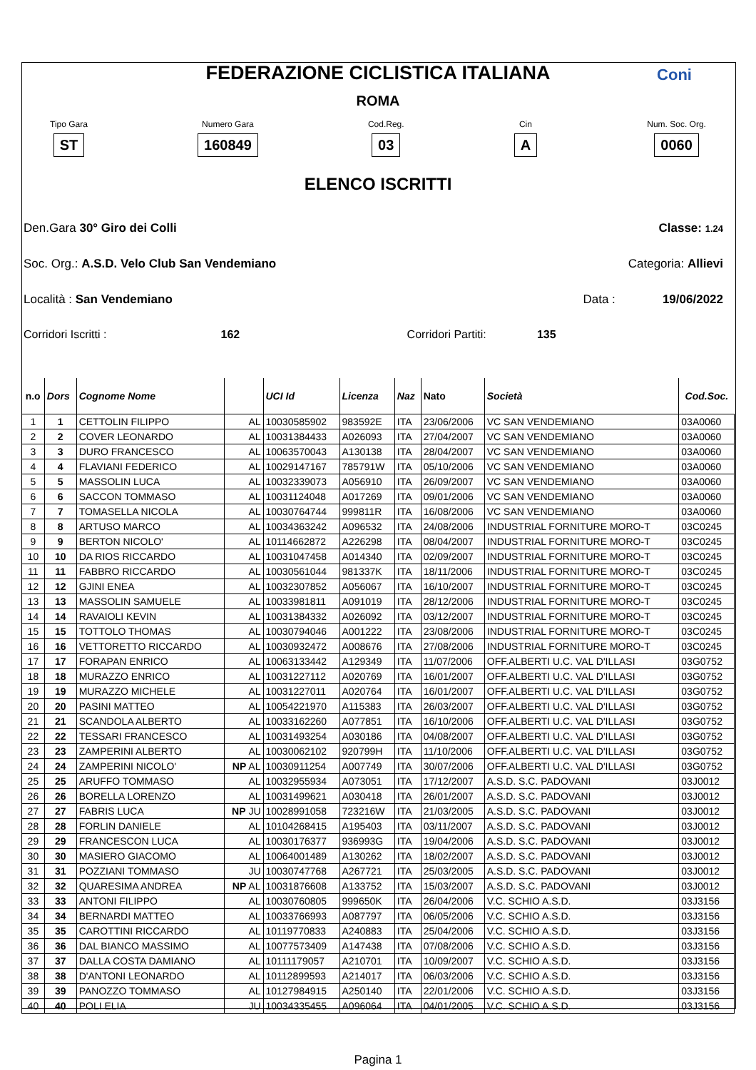FEDERAZIONE CICLISTICA ITALIANA
ROMA
Coni
Tipo Gara
ST
Numero Gara
160849
Cod.Reg.
03
Cin
A
Num. Soc. Org.
0060
ELENCO ISCRITTI
Den.Gara 30° Giro dei Colli Classe: 1.24
Soc. Org.: A.S.D. Velo Club San Vendemiano Categoria: Allievi
Località : San Vendemiano Data : 19/06/2022
Corridori Iscritti : 162 Corridori Partiti: 135
| n.o | Dors | Cognome Nome | | UCI Id | Licenza | Naz | Nato | Società | Cod.Soc. |
| --- | --- | --- | --- | --- | --- | --- | --- | --- | --- |
| 1 | 1 | CETTOLIN FILIPPO | AL | 10030585902 | 983592E | ITA | 23/06/2006 | VC SAN VENDEMIANO | 03A0060 |
| 2 | 2 | COVER LEONARDO | AL | 10031384433 | A026093 | ITA | 27/04/2007 | VC SAN VENDEMIANO | 03A0060 |
| 3 | 3 | DURO FRANCESCO | AL | 10063570043 | A130138 | ITA | 28/04/2007 | VC SAN VENDEMIANO | 03A0060 |
| 4 | 4 | FLAVIANI FEDERICO | AL | 10029147167 | 785791W | ITA | 05/10/2006 | VC SAN VENDEMIANO | 03A0060 |
| 5 | 5 | MASSOLIN LUCA | AL | 10032339073 | A056910 | ITA | 26/09/2007 | VC SAN VENDEMIANO | 03A0060 |
| 6 | 6 | SACCON TOMMASO | AL | 10031124048 | A017269 | ITA | 09/01/2006 | VC SAN VENDEMIANO | 03A0060 |
| 7 | 7 | TOMASELLA NICOLA | AL | 10030764744 | 999811R | ITA | 16/08/2006 | VC SAN VENDEMIANO | 03A0060 |
| 8 | 8 | ARTUSO MARCO | AL | 10034363242 | A096532 | ITA | 24/08/2006 | INDUSTRIAL FORNITURE MORO-T | 03C0245 |
| 9 | 9 | BERTON NICOLO' | AL | 10114662872 | A226298 | ITA | 08/04/2007 | INDUSTRIAL FORNITURE MORO-T | 03C0245 |
| 10 | 10 | DA RIOS RICCARDO | AL | 10031047458 | A014340 | ITA | 02/09/2007 | INDUSTRIAL FORNITURE MORO-T | 03C0245 |
| 11 | 11 | FABBRO RICCARDO | AL | 10030561044 | 981337K | ITA | 18/11/2006 | INDUSTRIAL FORNITURE MORO-T | 03C0245 |
| 12 | 12 | GJINI ENEA | AL | 10032307852 | A056067 | ITA | 16/10/2007 | INDUSTRIAL FORNITURE MORO-T | 03C0245 |
| 13 | 13 | MASSOLIN SAMUELE | AL | 10033981811 | A091019 | ITA | 28/12/2006 | INDUSTRIAL FORNITURE MORO-T | 03C0245 |
| 14 | 14 | RAVAIOLI KEVIN | AL | 10031384332 | A026092 | ITA | 03/12/2007 | INDUSTRIAL FORNITURE MORO-T | 03C0245 |
| 15 | 15 | TOTTOLO THOMAS | AL | 10030794046 | A001222 | ITA | 23/08/2006 | INDUSTRIAL FORNITURE MORO-T | 03C0245 |
| 16 | 16 | VETTORETTO RICCARDO | AL | 10030932472 | A008676 | ITA | 27/08/2006 | INDUSTRIAL FORNITURE MORO-T | 03C0245 |
| 17 | 17 | FORAPAN ENRICO | AL | 10063133442 | A129349 | ITA | 11/07/2006 | OFF.ALBERTI U.C. VAL D'ILLASI | 03G0752 |
| 18 | 18 | MURAZZO ENRICO | AL | 10031227112 | A020769 | ITA | 16/01/2007 | OFF.ALBERTI U.C. VAL D'ILLASI | 03G0752 |
| 19 | 19 | MURAZZO MICHELE | AL | 10031227011 | A020764 | ITA | 16/01/2007 | OFF.ALBERTI U.C. VAL D'ILLASI | 03G0752 |
| 20 | 20 | PASINI MATTEO | AL | 10054221970 | A115383 | ITA | 26/03/2007 | OFF.ALBERTI U.C. VAL D'ILLASI | 03G0752 |
| 21 | 21 | SCANDOLA ALBERTO | AL | 10033162260 | A077851 | ITA | 16/10/2006 | OFF.ALBERTI U.C. VAL D'ILLASI | 03G0752 |
| 22 | 22 | TESSARI FRANCESCO | AL | 10031493254 | A030186 | ITA | 04/08/2007 | OFF.ALBERTI U.C. VAL D'ILLASI | 03G0752 |
| 23 | 23 | ZAMPERINI ALBERTO | AL | 10030062102 | 920799H | ITA | 11/10/2006 | OFF.ALBERTI U.C. VAL D'ILLASI | 03G0752 |
| 24 | 24 | ZAMPERINI NICOLO' | NP AL | 10030911254 | A007749 | ITA | 30/07/2006 | OFF.ALBERTI U.C. VAL D'ILLASI | 03G0752 |
| 25 | 25 | ARUFFO TOMMASO | AL | 10032955934 | A073051 | ITA | 17/12/2007 | A.S.D. S.C. PADOVANI | 03J0012 |
| 26 | 26 | BORELLA LORENZO | AL | 10031499621 | A030418 | ITA | 26/01/2007 | A.S.D. S.C. PADOVANI | 03J0012 |
| 27 | 27 | FABRIS LUCA | NP JU | 10028991058 | 723216W | ITA | 21/03/2005 | A.S.D. S.C. PADOVANI | 03J0012 |
| 28 | 28 | FORLIN DANIELE | AL | 10104268415 | A195403 | ITA | 03/11/2007 | A.S.D. S.C. PADOVANI | 03J0012 |
| 29 | 29 | FRANCESCON LUCA | AL | 10030176377 | 936993G | ITA | 19/04/2006 | A.S.D. S.C. PADOVANI | 03J0012 |
| 30 | 30 | MASIERO GIACOMO | AL | 10064001489 | A130262 | ITA | 18/02/2007 | A.S.D. S.C. PADOVANI | 03J0012 |
| 31 | 31 | POZZIANI TOMMASO | JU | 10030747768 | A267721 | ITA | 25/03/2005 | A.S.D. S.C. PADOVANI | 03J0012 |
| 32 | 32 | QUARESIMA ANDREA | NP AL | 10031876608 | A133752 | ITA | 15/03/2007 | A.S.D. S.C. PADOVANI | 03J0012 |
| 33 | 33 | ANTONI FILIPPO | AL | 10030760805 | 999650K | ITA | 26/04/2006 | V.C. SCHIO A.S.D. | 03J3156 |
| 34 | 34 | BERNARDI MATTEO | AL | 10033766993 | A087797 | ITA | 06/05/2006 | V.C. SCHIO A.S.D. | 03J3156 |
| 35 | 35 | CAROTTINI RICCARDO | AL | 10119770833 | A240883 | ITA | 25/04/2006 | V.C. SCHIO A.S.D. | 03J3156 |
| 36 | 36 | DAL BIANCO MASSIMO | AL | 10077573409 | A147438 | ITA | 07/08/2006 | V.C. SCHIO A.S.D. | 03J3156 |
| 37 | 37 | DALLA COSTA DAMIANO | AL | 10111179057 | A210701 | ITA | 10/09/2007 | V.C. SCHIO A.S.D. | 03J3156 |
| 38 | 38 | D'ANTONI LEONARDO | AL | 10112899593 | A214017 | ITA | 06/03/2006 | V.C. SCHIO A.S.D. | 03J3156 |
| 39 | 39 | PANOZZO TOMMASO | AL | 10127984915 | A250140 | ITA | 22/01/2006 | V.C. SCHIO A.S.D. | 03J3156 |
| 40 | 40 | POLI ELIA | JU | 10034335455 | A096064 | ITA | 04/01/2005 | V.C. SCHIO A.S.D. | 03J3156 |
Pagina 1